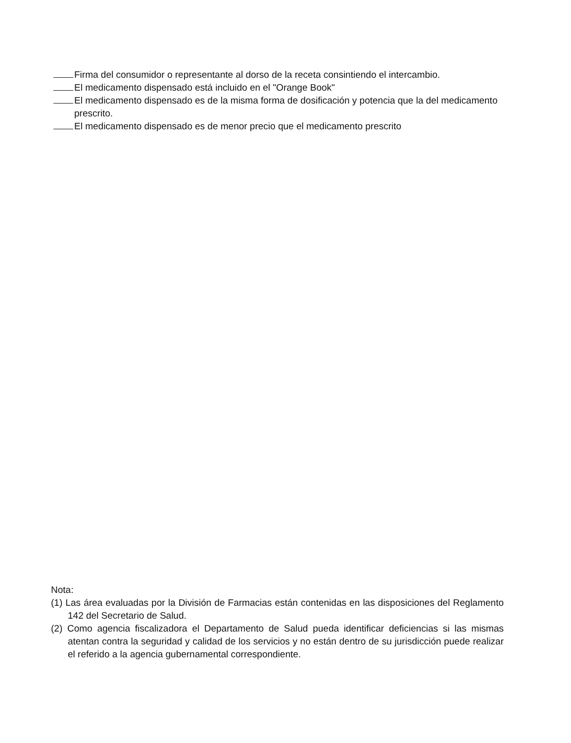Firma del consumidor o representante al dorso de la receta consintiendo el intercambio.
El medicamento dispensado está incluido en el "Orange Book"
El medicamento dispensado es de la misma forma de dosificación y potencia que la del medicamento prescrito.
El medicamento dispensado es de menor precio que el medicamento prescrito
Nota:
(1) Las área evaluadas por la División de Farmacias están contenidas en las disposiciones del Reglamento 142 del Secretario de Salud.
(2) Como agencia fiscalizadora el Departamento de Salud pueda identificar deficiencias si las mismas atentan contra la seguridad y calidad de los servicios y no están dentro de su jurisdicción puede realizar el referido a la agencia gubernamental correspondiente.